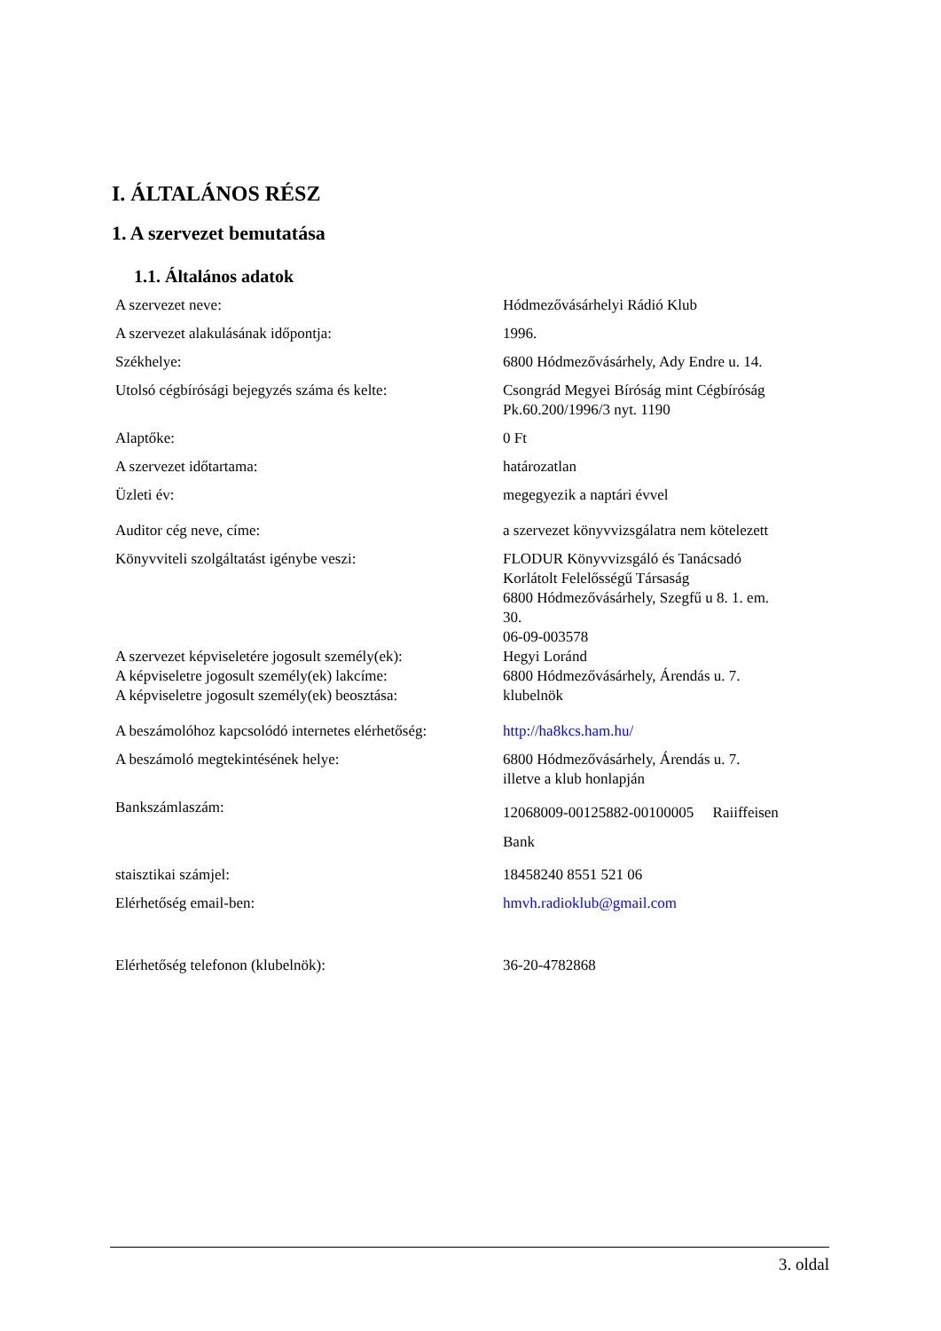I. ÁLTALÁNOS RÉSZ
1. A szervezet bemutatása
1.1. Általános adatok
| A szervezet neve: | Hódmezővásárhelyi Rádió Klub |
| A szervezet alakulásának időpontja: | 1996. |
| Székhelye: | 6800 Hódmezővásárhely, Ady Endre u. 14. |
| Utolsó cégbírósági bejegyzés száma és kelte: | Csongrád Megyei Bíróság mint Cégbíróság Pk.60.200/1996/3 nyt. 1190 |
| Alaptőke: | 0 Ft |
| A szervezet időtartama: | határozatlan |
| Üzleti év: | megegyezik a naptári évvel |
| Auditor cég neve, címe: | a szervezet könyvvizsgálatra nem kötelezett |
| Könyvviteli szolgáltatást igénybe veszi: | FLODUR Könyvvizsgáló és Tanácsadó Korlátolt Felelősségű Társaság 6800 Hódmezővásárhely, Szegfű u 8. 1. em. 30. 06-09-003578 |
| A szervezet képviseletére jogosult személy(ek): A képviseletre jogosult személy(ek) lakcíme: A képviseletre jogosult személy(ek) beosztása: | Hegyi Loránd 6800 Hódmezővásárhely, Árendás u. 7. klubelnök |
| A beszámolóhoz kapcsolódó internetes elérhetőség: | http://ha8kcs.ham.hu/ |
| A beszámoló megtekintésének helye: | 6800 Hódmezővásárhely, Árendás u. 7. illetve a klub honlapján |
| Bankszámlaszám: | 12068009-00125882-00100005 Raiiffeisen Bank |
| staisztikai számjel: | 18458240 8551 521 06 |
| Elérhetőség email-ben: | hmvh.radioklub@gmail.com |
| Elérhetőség telefonon (klubelnök): | 36-20-4782868 |
3. oldal